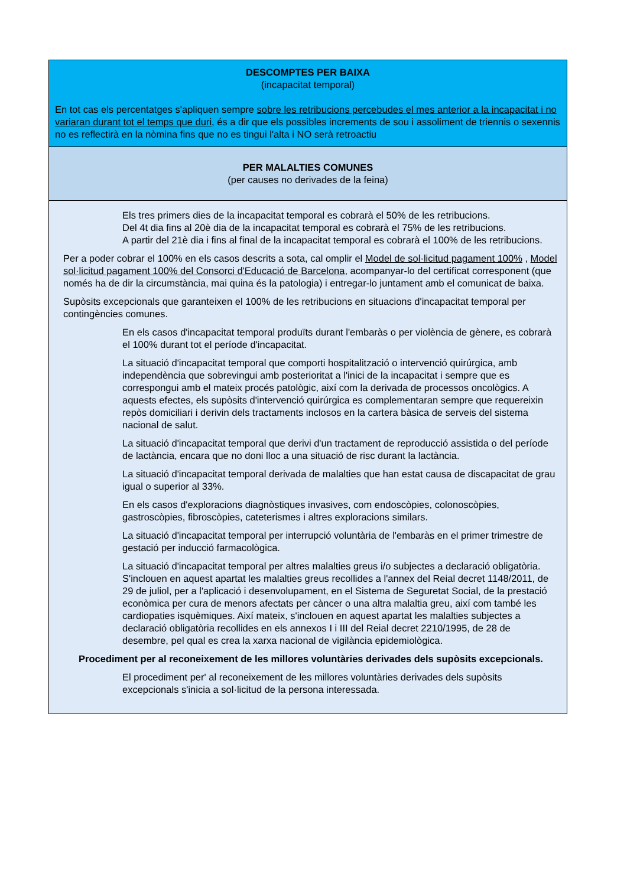| DESCOMPTES PER BAIXA (incapacitat temporal) En tot cas els percentatges s'apliquen sempre sobre les retribucions percebudes el mes anterior a la incapacitat i no variaran durant tot el temps que duri , és a dir que els possibles increments de sou i assoliment de triennis o sexennis no es reflectirà en la nòmina fins que no es tingui l'alta i NO serà retroactiu |
| PER MALALTIES COMUNES (per causes no derivades de la feina) |
| Els tres primers dies de la incapacitat temporal es cobrarà el 50% de les retribucions. Del 4t dia fins al 20è dia de la incapacitat temporal es cobrarà el 75% de les retribucions. A partir del 21è dia i fins al final de la incapacitat temporal es cobrarà el 100% de les retribucions. Per a poder cobrar el 100% en els casos descrits a sota, cal omplir el Model de sol·licitud pagament 100% , Model sol·licitud pagament 100% del Consorci d'Educació de Barcelona , acompanyar-lo del certificat corresponent (que només ha de dir la circumstància, mai quina és la patologia) i entregar-lo juntament amb el comunicat de baixa. Supòsits excepcionals que garanteixen el 100% de les retribucions en situacions d'incapacitat temporal per contingències comunes. En els casos d'incapacitat temporal produïts durant l'embaràs o per violència de gènere, es cobrarà el 100% durant tot el període d'incapacitat. La situació d'incapacitat temporal que comporti hospitalització o intervenció quirúrgica, amb independència que sobrevingui amb posterioritat a l'inici de la incapacitat i sempre que es correspongui amb el mateix procés patològic, així com la derivada de processos oncològics. A aquests efectes, els supòsits d'intervenció quirúrgica es complementaran sempre que requereixin repòs domiciliari i derivin dels tractaments inclosos en la cartera bàsica de serveis del sistema nacional de salut. La situació d'incapacitat temporal que derivi d'un tractament de reproducció assistida o del període de lactància, encara que no doni lloc a una situació de risc durant la lactància. La situació d'incapacitat temporal derivada de malalties que han estat causa de discapacitat de grau igual o superior al 33%. En els casos d'exploracions diagnòstiques invasives, com endoscòpies, colonoscòpies, gastroscòpies, fibroscòpies, cateterismes i altres exploracions similars. La situació d'incapacitat temporal per interrupció voluntària de l'embaràs en el primer trimestre de gestació per inducció farmacològica. La situació d'incapacitat temporal per altres malalties greus i/o subjectes a declaració obligatòria. S'inclouen en aquest apartat les malalties greus recollides a l'annex del Reial decret 1148/2011, de 29 de juliol, per a l'aplicació i desenvolupament, en el Sistema de Seguretat Social, de la prestació econòmica per cura de menors afectats per càncer o una altra malaltia greu, així com també les cardiopaties isquèmiques. Així mateix, s'inclouen en aquest apartat les malalties subjectes a declaració obligatòria recollides en els annexos I i III del Reial decret 2210/1995, de 28 de desembre, pel qual es crea la xarxa nacional de vigilància epidemiològica. Procediment per al reconeixement de les millores voluntàries derivades dels supòsits excepcionals. El procediment per' al reconeixement de les millores voluntàries derivades dels supòsits excepcionals s'inicia a sol·licitud de la persona interessada. |